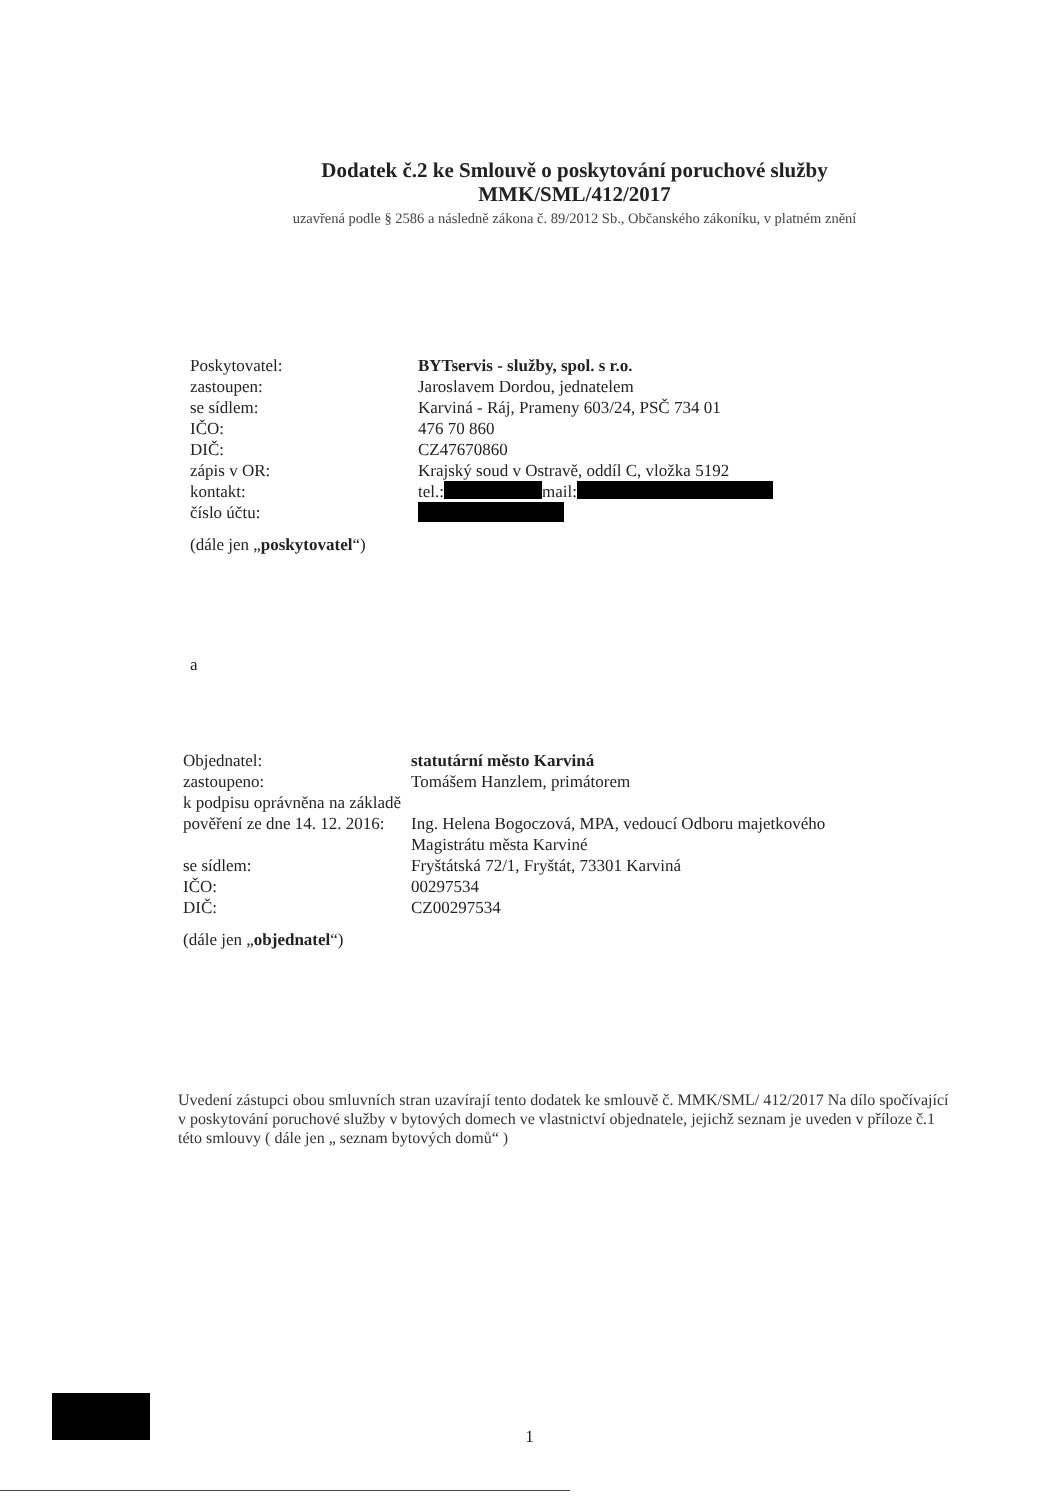Dodatek č.2 ke Smlouvě o poskytování poruchové služby
MMK/SML/412/2017
uzavřená podle § 2586 a následně zákona č. 89/2012 Sb., Občanského zákoníku, v platném znění
Poskytovatel: BYTservis - služby, spol. s r.o.
zastoupen: Jaroslavem Dordou, jednatelem
se sídlem: Karviná - Ráj, Prameny 603/24, PSČ 734 01
IČO: 476 70 860
DIČ: CZ47670860
zápis v OR: Krajský soud v Ostravě, oddíl C, vložka 5192
kontakt: tel.: mail:
číslo účtu:
(dále jen „poskytovatel“)
a
Objednatel: statutární město Karviná
zastoupeno: Tomášem Hanzlem, primátorem
k podpisu oprávněna na základě
pověření ze dne 14. 12. 2016: Ing. Helena Bogoczová, MPA, vedoucí Odboru majetkového
Magistrátu města Karviné
se sídlem: Fryštátská 72/1, Fryštát, 73301 Karviná
IČO: 00297534
DIČ: CZ00297534
(dále jen „objednatel“)
Uvedení zástupci obou smluvních stran uzavírají tento dodatek ke smlouvě č. MMK/SML/ 412/2017 Na dílo spočívající v poskytování poruchové služby v bytových domech ve vlastnictví objednatele, jejichž seznam je uveden v příloze č.1 této smlouvy ( dále jen „ seznam bytových domů“ )
1